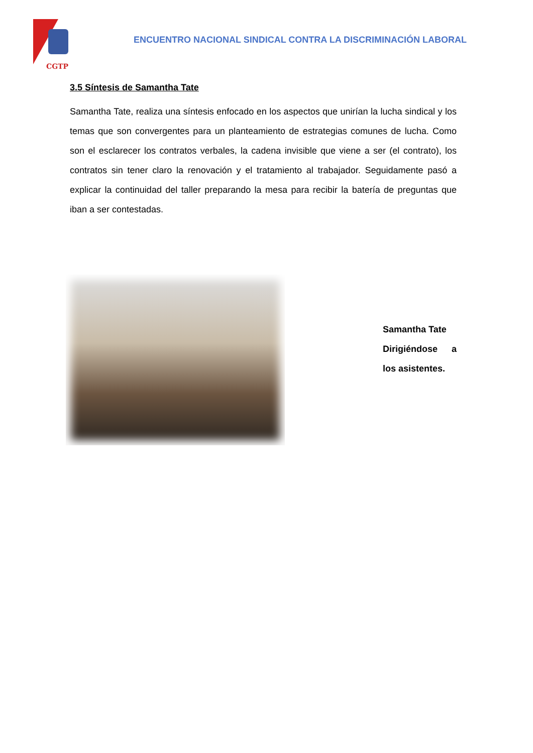CGTP
ENCUENTRO NACIONAL SINDICAL CONTRA LA DISCRIMINACIÓN LABORAL
3.5 Síntesis de Samantha Tate
Samantha Tate, realiza una síntesis enfocado en los aspectos que unirían la lucha sindical y los temas que son convergentes para un planteamiento de estrategias comunes de lucha. Como son el esclarecer los contratos verbales, la cadena invisible que viene a ser (el contrato), los contratos sin tener claro la renovación y el tratamiento al trabajador. Seguidamente pasó a explicar la continuidad del taller preparando la mesa para recibir la batería de preguntas que iban a ser contestadas.
Samantha Tate
Dirigiéndose a
los asistentes.